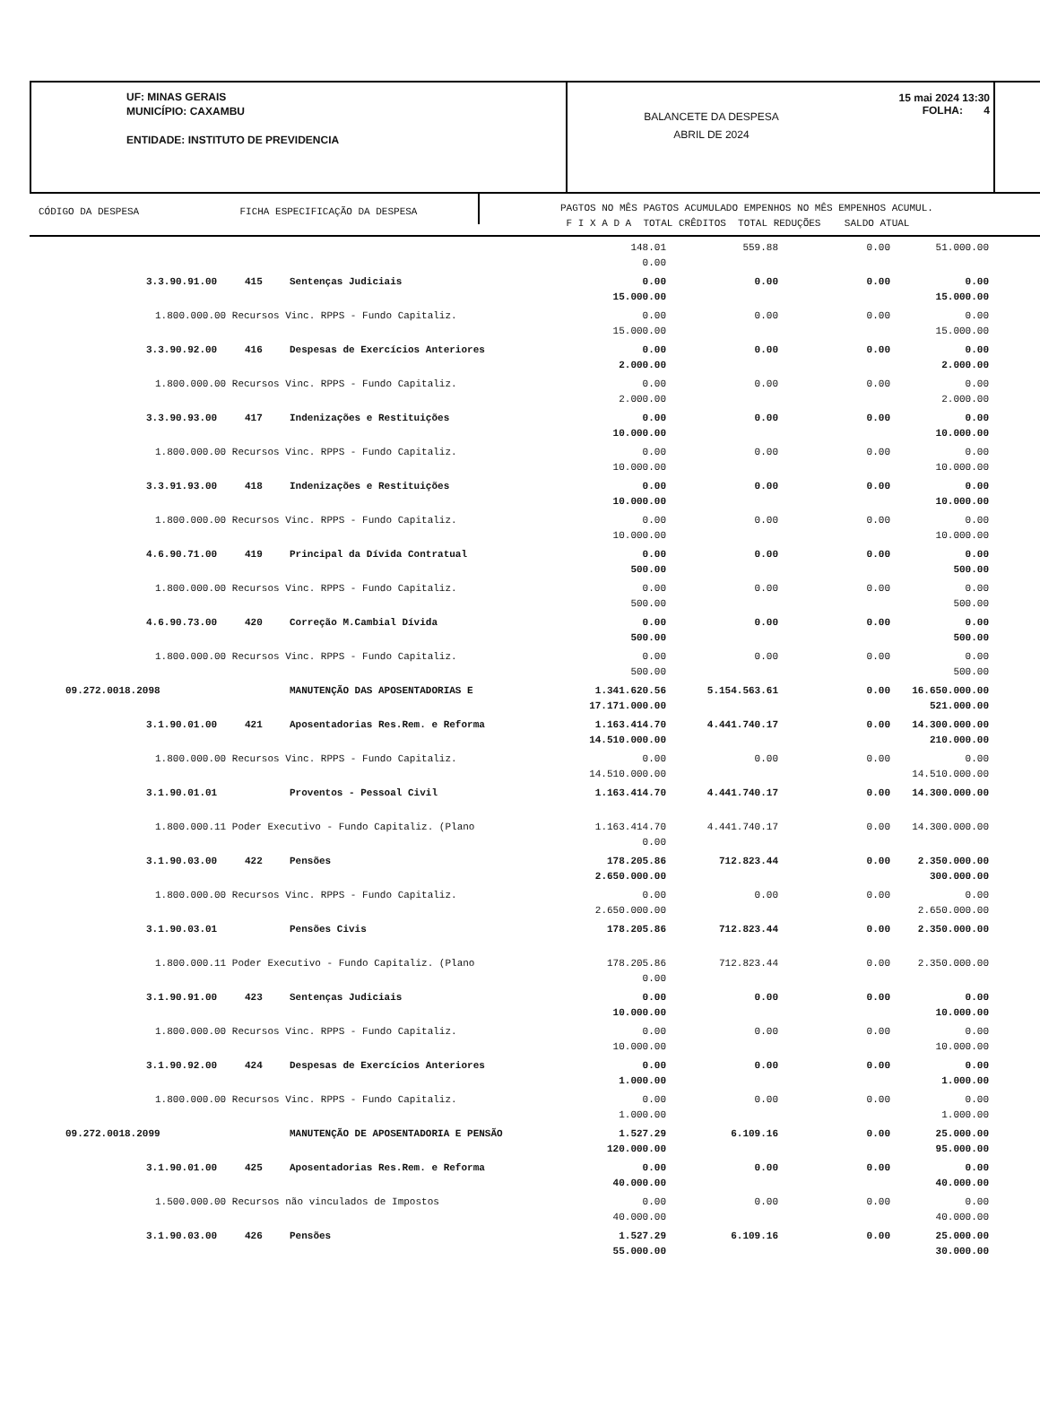UF: MINAS GERAIS
MUNICÍPIO: CAXAMBU
ENTIDADE: INSTITUTO DE PREVIDENCIA
BALANCETE DA DESPESA
ABRIL DE 2024
15 mai 2024 13:30
FOLHA: 4
CÓDIGO DA DESPESA FICHA ESPECIFICAÇÃO DA DESPESA
PAGTOS NO MÊS PAGTOS ACUMULADO EMPENHOS NO MÊS EMPENHOS ACUMUL.
F I X A D A TOTAL CRÊDITOS TOTAL REDUÇÕES SALDO ATUAL
| | | | 148.01 0.00 | 559.88 | 0.00 | 51.000.00 |
| 3.3.90.91.00 | 415 | Sentenças Judiciais | 0.00 15.000.00 | 0.00 | 0.00 | 0.00 15.000.00 |
| 1.800.000.00 Recursos Vinc. RPPS - Fundo Capitaliz. | | | 0.00 15.000.00 | 0.00 | 0.00 | 0.00 15.000.00 |
| 3.3.90.92.00 | 416 | Despesas de Exercícios Anteriores | 0.00 2.000.00 | 0.00 | 0.00 | 0.00 2.000.00 |
| 1.800.000.00 Recursos Vinc. RPPS - Fundo Capitaliz. | | | 0.00 2.000.00 | 0.00 | 0.00 | 0.00 2.000.00 |
| 3.3.90.93.00 | 417 | Indenizações e Restituições | 0.00 10.000.00 | 0.00 | 0.00 | 0.00 10.000.00 |
| 1.800.000.00 Recursos Vinc. RPPS - Fundo Capitaliz. | | | 0.00 10.000.00 | 0.00 | 0.00 | 0.00 10.000.00 |
| 3.3.91.93.00 | 418 | Indenizações e Restituições | 0.00 10.000.00 | 0.00 | 0.00 | 0.00 10.000.00 |
| 1.800.000.00 Recursos Vinc. RPPS - Fundo Capitaliz. | | | 0.00 10.000.00 | 0.00 | 0.00 | 0.00 10.000.00 |
| 4.6.90.71.00 | 419 | Principal da Dívida Contratual | 0.00 500.00 | 0.00 | 0.00 | 0.00 500.00 |
| 1.800.000.00 Recursos Vinc. RPPS - Fundo Capitaliz. | | | 0.00 500.00 | 0.00 | 0.00 | 0.00 500.00 |
| 4.6.90.73.00 | 420 | Correção M.Cambial Dívida | 0.00 500.00 | 0.00 | 0.00 | 0.00 500.00 |
| 1.800.000.00 Recursos Vinc. RPPS - Fundo Capitaliz. | | | 0.00 500.00 | 0.00 | 0.00 | 0.00 500.00 |
| 09.272.0018.2098 | | MANUTENÇÃO DAS APOSENTADORIAS E | 1.341.620.56 17.171.000.00 | 5.154.563.61 | 0.00 | 16.650.000.00 521.000.00 |
| 3.1.90.01.00 | 421 | Aposentadorias Res.Rem. e Reforma | 1.163.414.70 14.510.000.00 | 4.441.740.17 | 0.00 | 14.300.000.00 210.000.00 |
| 1.800.000.00 Recursos Vinc. RPPS - Fundo Capitaliz. | | | 0.00 14.510.000.00 | 0.00 | 0.00 | 0.00 14.510.000.00 |
| 3.1.90.01.01 | | Proventos - Pessoal Civil | 1.163.414.70 | 4.441.740.17 | 0.00 | 14.300.000.00 |
| 1.800.000.11 Poder Executivo - Fundo Capitaliz. (Plano | | | 1.163.414.70 0.00 | 4.441.740.17 | 0.00 | 14.300.000.00 |
| 3.1.90.03.00 | 422 | Pensões | 178.205.86 2.650.000.00 | 712.823.44 | 0.00 | 2.350.000.00 300.000.00 |
| 1.800.000.00 Recursos Vinc. RPPS - Fundo Capitaliz. | | | 0.00 2.650.000.00 | 0.00 | 0.00 | 0.00 2.650.000.00 |
| 3.1.90.03.01 | | Pensões Civis | 178.205.86 | 712.823.44 | 0.00 | 2.350.000.00 |
| 1.800.000.11 Poder Executivo - Fundo Capitaliz. (Plano | | | 178.205.86 0.00 | 712.823.44 | 0.00 | 2.350.000.00 |
| 3.1.90.91.00 | 423 | Sentenças Judiciais | 0.00 10.000.00 | 0.00 | 0.00 | 0.00 10.000.00 |
| 1.800.000.00 Recursos Vinc. RPPS - Fundo Capitaliz. | | | 0.00 10.000.00 | 0.00 | 0.00 | 0.00 10.000.00 |
| 3.1.90.92.00 | 424 | Despesas de Exercícios Anteriores | 0.00 1.000.00 | 0.00 | 0.00 | 0.00 1.000.00 |
| 1.800.000.00 Recursos Vinc. RPPS - Fundo Capitaliz. | | | 0.00 1.000.00 | 0.00 | 0.00 | 0.00 1.000.00 |
| 09.272.0018.2099 | | MANUTENÇÃO DE APOSENTADORIA E PENSÃO | 1.527.29 120.000.00 | 6.109.16 | 0.00 | 25.000.00 95.000.00 |
| 3.1.90.01.00 | 425 | Aposentadorias Res.Rem. e Reforma | 0.00 40.000.00 | 0.00 | 0.00 | 0.00 40.000.00 |
| 1.500.000.00 Recursos não vinculados de Impostos | | | 0.00 40.000.00 | 0.00 | 0.00 | 0.00 40.000.00 |
| 3.1.90.03.00 | 426 | Pensões | 1.527.29 55.000.00 | 6.109.16 | 0.00 | 25.000.00 30.000.00 |